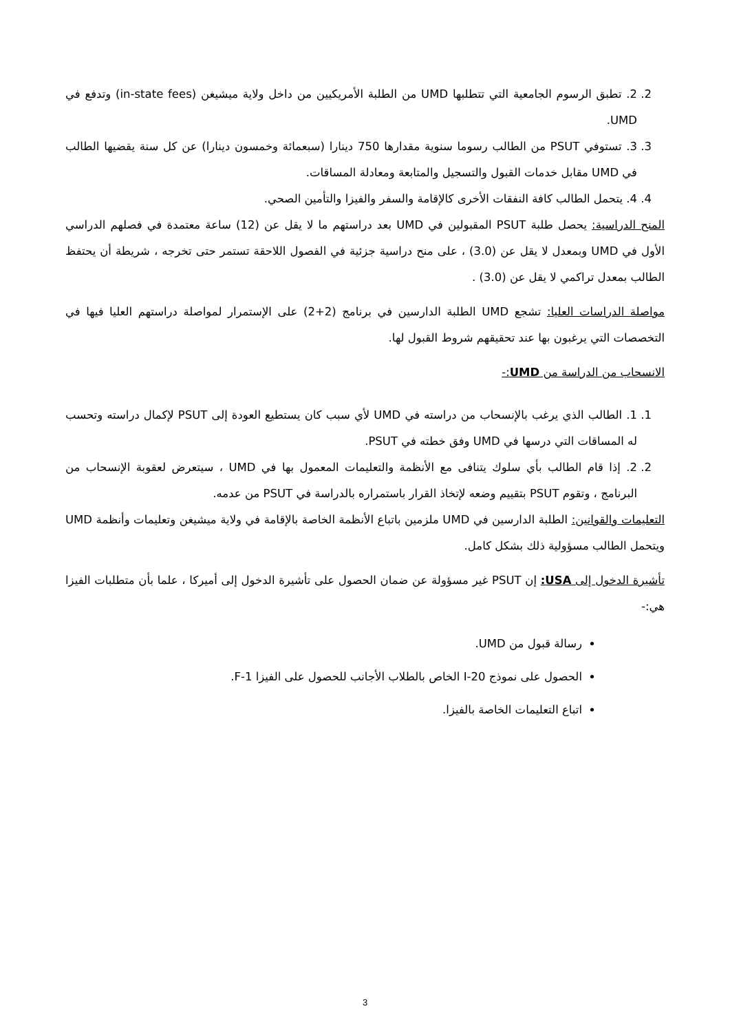2. 2. تطبق الرسوم الجامعية التي تتطلبها UMD من الطلبة الأمريكيين من داخل ولاية ميشيغن (in-state fees) وتدفع في UMD.
3. 3. تستوفي PSUT من الطالب رسوما سنوية مقدارها 750 دينارا (سبعمائة وخمسون دينارا) عن كل سنة يقضيها الطالب في UMD مقابل خدمات القبول والتسجيل والمتابعة ومعادلة المساقات.
4. 4. يتحمل الطالب كافة النفقات الأخرى كالإقامة والسفر والفيزا والتأمين الصحي.
المنح الدراسية: يحصل طلبة PSUT المقبولين في UMD بعد دراستهم ما لا يقل عن (12) ساعة معتمدة في فصلهم الدراسي الأول في UMD وبمعدل لا يقل عن (3.0) ، على منح دراسية جزئية في الفصول اللاحقة تستمر حتى تخرجه ، شريطة أن يحتفظ الطالب بمعدل تراكمي لا يقل عن (3.0) .
مواصلة الدراسات العليا: تشجع UMD الطلبة الدارسين في برنامج (2+2) على الإستمرار لمواصلة دراستهم العليا فيها في التخصصات التي يرغبون بها عند تحقيقهم شروط القبول لها.
الانسحاب من الدراسة من UMD:-
1. 1. الطالب الذي يرغب بالإنسحاب من دراسته في UMD لأي سبب كان يستطيع العودة إلى PSUT لإكمال دراسته وتحسب له المساقات التي درسها في UMD وفق خطته في PSUT.
2. 2. إذا قام الطالب بأي سلوك يتنافى مع الأنظمة والتعليمات المعمول بها في UMD ، سيتعرض لعقوبة الإنسحاب من البرنامج ، وتقوم PSUT بتقييم وضعه لإتخاذ القرار باستمراره بالدراسة في PSUT من عدمه.
التعليمات والقوانين: الطلبة الدارسين في UMD ملزمين باتباع الأنظمة الخاصة بالإقامة في ولاية ميشيغن وتعليمات وأنظمة UMD ويتحمل الطالب مسؤولية ذلك بشكل كامل.
تأشيرة الدخول إلى USA: إن PSUT غير مسؤولة عن ضمان الحصول على تأشيرة الدخول إلى أميركا ، علما بأن متطلبات الفيزا هي:-
رسالة قبول من UMD.
الحصول على نموذج I-20 الخاص بالطلاب الأجانب للحصول على الفيزا F-1.
اتباع التعليمات الخاصة بالفيزا.
3